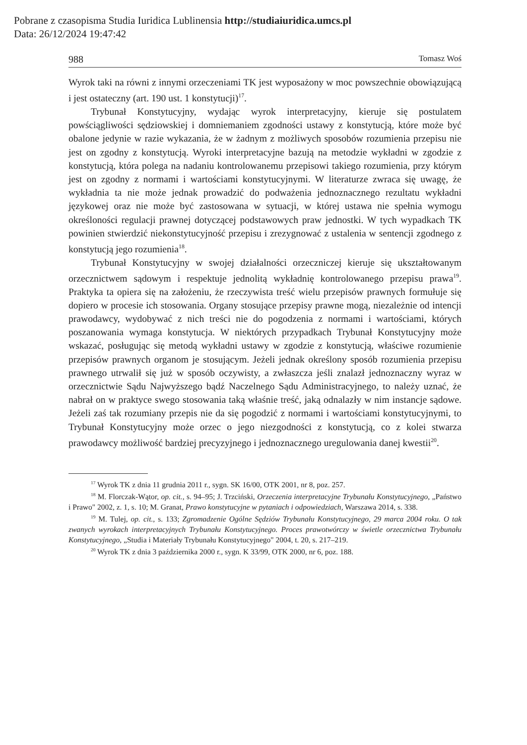Pobrane z czasopisma Studia Iuridica Lublinensia http://studiaiuridica.umcs.pl
Data: 26/12/2024 19:47:42
988 Tomasz Woś
Wyrok taki na równi z innymi orzeczeniami TK jest wyposażony w moc powszechnie obowiązującą i jest ostateczny (art. 190 ust. 1 konstytucji)<sup>17</sup>.
Trybunał Konstytucyjny, wydając wyrok interpretacyjny, kieruje się postulatem powściągliwości sędziowskiej i domniemaniem zgodności ustawy z konstytucją, które może być obalone jedynie w razie wykazania, że w żadnym z możliwych sposobów rozumienia przepisu nie jest on zgodny z konstytucją. Wyroki interpretacyjne bazują na metodzie wykładni w zgodzie z konstytucją, która polega na nadaniu kontrolowanemu przepisowi takiego rozumienia, przy którym jest on zgodny z normami i wartościami konstytucyjnymi. W literaturze zwraca się uwagę, że wykładnia ta nie może jednak prowadzić do podważenia jednoznacznego rezultatu wykładni językowej oraz nie może być zastosowana w sytuacji, w której ustawa nie spełnia wymogu określoności regulacji prawnej dotyczącej podstawowych praw jednostki. W tych wypadkach TK powinien stwierdzić niekonstytucyjność przepisu i zrezygnować z ustalenia w sentencji zgodnego z konstytucją jego rozumienia<sup>18</sup>.
Trybunał Konstytucyjny w swojej działalności orzeczniczej kieruje się ukształtowanym orzecznictwem sądowym i respektuje jednolitą wykładnię kontrolowanego przepisu prawa<sup>19</sup>. Praktyka ta opiera się na założeniu, że rzeczywista treść wielu przepisów prawnych formułuje się dopiero w procesie ich stosowania. Organy stosujące przepisy prawne mogą, niezależnie od intencji prawodawcy, wydobywać z nich treści nie do pogodzenia z normami i wartościami, których poszanowania wymaga konstytucja. W niektórych przypadkach Trybunał Konstytucyjny może wskazać, posługując się metodą wykładni ustawy w zgodzie z konstytucją, właściwe rozumienie przepisów prawnych organom je stosującym. Jeżeli jednak określony sposób rozumienia przepisu prawnego utrwalił się już w sposób oczywisty, a zwłaszcza jeśli znalazł jednoznaczny wyraz w orzecznictwie Sądu Najwyższego bądź Naczelnego Sądu Administracyjnego, to należy uznać, że nabrał on w praktyce swego stosowania taką właśnie treść, jaką odnalazły w nim instancje sądowe. Jeżeli zaś tak rozumiany przepis nie da się pogodzić z normami i wartościami konstytucyjnymi, to Trybunał Konstytucyjny może orzec o jego niezgodności z konstytucją, co z kolei stwarza prawodawcy możliwość bardziej precyzyjnego i jednoznacznego uregulowania danej kwestii<sup>20</sup>.
<sup>17</sup> Wyrok TK z dnia 11 grudnia 2011 r., sygn. SK 16/00, OTK 2001, nr 8, poz. 257.
<sup>18</sup> M. Florczak-Wątor, op. cit., s. 94–95; J. Trzciński, Orzeczenia interpretacyjne Trybunału Konstytucyjnego, „Państwo i Prawo" 2002, z. 1, s. 10; M. Granat, Prawo konstytucyjne w pytaniach i odpowiedziach, Warszawa 2014, s. 338.
<sup>19</sup> M. Tulej, op. cit., s. 133; Zgromadzenie Ogólne Sędziów Trybunału Konstytucyjnego, 29 marca 2004 roku. O tak zwanych wyrokach interpretacyjnych Trybunału Konstytucyjnego. Proces prawotwórczy w świetle orzecznictwa Trybunału Konstytucyjnego, „Studia i Materiały Trybunału Konstytucyjnego" 2004, t. 20, s. 217–219.
<sup>20</sup> Wyrok TK z dnia 3 października 2000 r., sygn. K 33/99, OTK 2000, nr 6, poz. 188.